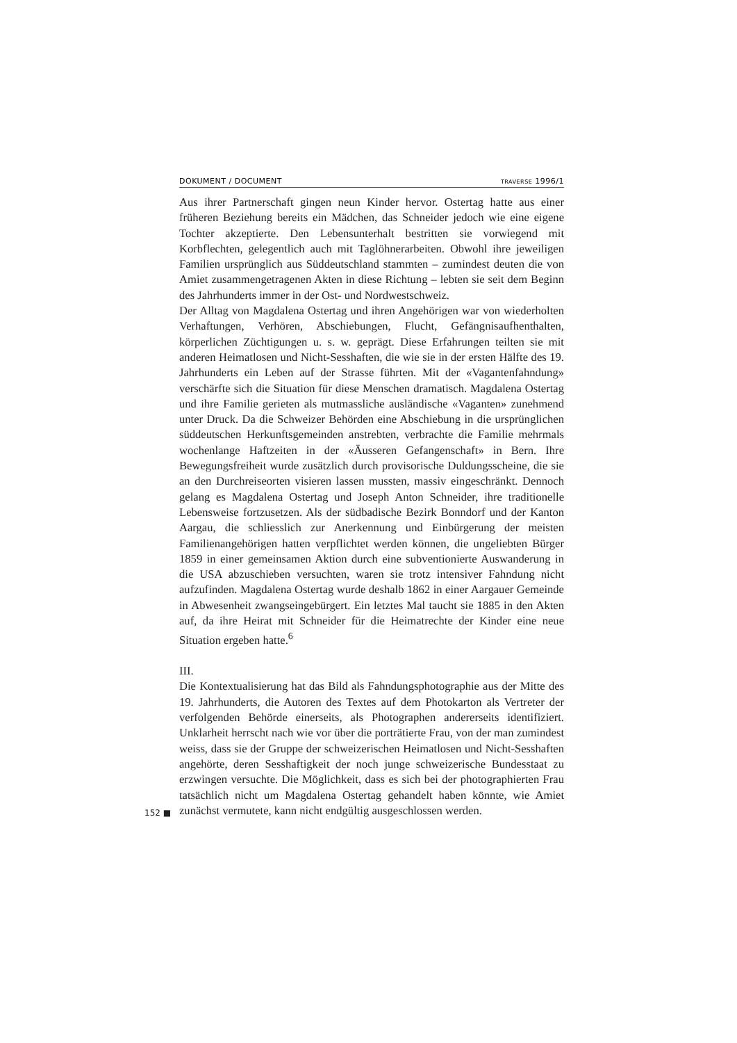DOKUMENT / DOCUMENT TRAVERSE 1996/1
Aus ihrer Partnerschaft gingen neun Kinder hervor. Ostertag hatte aus einer früheren Beziehung bereits ein Mädchen, das Schneider jedoch wie eine eigene Tochter akzeptierte. Den Lebensunterhalt bestritten sie vorwiegend mit Korbflechten, gelegentlich auch mit Taglöhnerarbeiten. Obwohl ihre jeweiligen Familien ursprünglich aus Süddeutschland stammten – zumindest deuten die von Amiet zusammengetragenen Akten in diese Richtung – lebten sie seit dem Beginn des Jahrhunderts immer in der Ost- und Nordwestschweiz.
Der Alltag von Magdalena Ostertag und ihren Angehörigen war von wiederholten Verhaftungen, Verhören, Abschiebungen, Flucht, Gefängnisaufhenthalten, körperlichen Züchtigungen u. s. w. geprägt. Diese Erfahrungen teilten sie mit anderen Heimatlosen und Nicht-Sesshaften, die wie sie in der ersten Hälfte des 19. Jahrhunderts ein Leben auf der Strasse führten. Mit der «Vagantenfahndung» verschärfte sich die Situation für diese Menschen dramatisch. Magdalena Ostertag und ihre Familie gerieten als mutmassliche ausländische «Vaganten» zunehmend unter Druck. Da die Schweizer Behörden eine Abschiebung in die ursprünglichen süddeutschen Herkunftsgemeinden anstrebten, verbrachte die Familie mehrmals wochenlange Haftzeiten in der «Äusseren Gefangenschaft» in Bern. Ihre Bewegungsfreiheit wurde zusätzlich durch provisorische Duldungsscheine, die sie an den Durchreiseorten visieren lassen mussten, massiv eingeschränkt. Dennoch gelang es Magdalena Ostertag und Joseph Anton Schneider, ihre traditionelle Lebensweise fortzusetzen. Als der südbadische Bezirk Bonndorf und der Kanton Aargau, die schliesslich zur Anerkennung und Einbürgerung der meisten Familienangehörigen hatten verpflichtet werden können, die ungeliebten Bürger 1859 in einer gemeinsamen Aktion durch eine subventionierte Auswanderung in die USA abzuschieben versuchten, waren sie trotz intensiver Fahndung nicht aufzufinden. Magdalena Ostertag wurde deshalb 1862 in einer Aargauer Gemeinde in Abwesenheit zwangseingebürgert. Ein letztes Mal taucht sie 1885 in den Akten auf, da ihre Heirat mit Schneider für die Heimatrechte der Kinder eine neue Situation ergeben hatte.<sup>6</sup>
III.
Die Kontextualisierung hat das Bild als Fahndungsphotographie aus der Mitte des 19. Jahrhunderts, die Autoren des Textes auf dem Photokarton als Vertreter der verfolgenden Behörde einerseits, als Photographen andererseits identifiziert. Unklarheit herrscht nach wie vor über die porträtierte Frau, von der man zumindest weiss, dass sie der Gruppe der schweizerischen Heimatlosen und Nicht-Sesshaften angehörte, deren Sesshaftigkeit der noch junge schweizerische Bundesstaat zu erzwingen versuchte. Die Möglichkeit, dass es sich bei der photographierten Frau tatsächlich nicht um Magdalena Ostertag gehandelt haben könnte, wie Amiet
152 ■
zunächst vermutete, kann nicht endgültig ausgeschlossen werden.